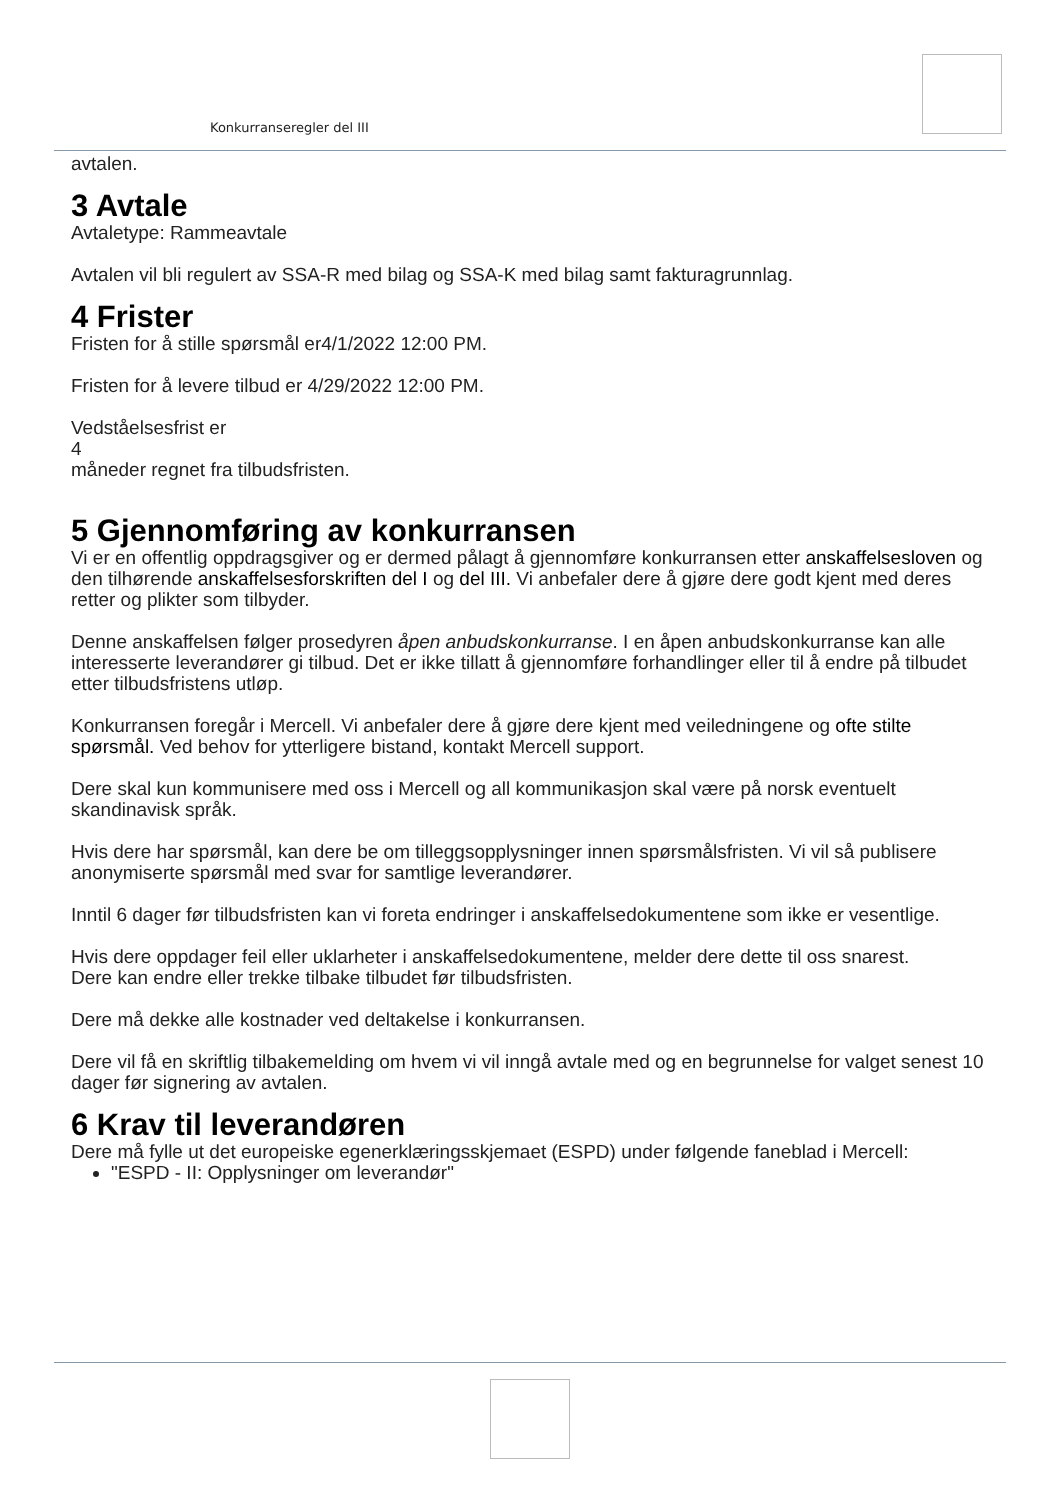Konkurranseregler del III
avtalen.
3 Avtale
Avtaletype: Rammeavtale
Avtalen vil bli regulert av SSA-R med bilag og SSA-K med bilag samt fakturagrunnlag.
4 Frister
Fristen for å stille spørsmål er4/1/2022 12:00 PM.
Fristen for å levere tilbud er 4/29/2022 12:00 PM.
Vedståelsesfrist er
4
måneder regnet fra tilbudsfristen.
5 Gjennomføring av konkurransen
Vi er en offentlig oppdragsgiver og er dermed pålagt å gjennomføre konkurransen etter anskaffelsesloven og den tilhørende anskaffelsesforskriften del I og del III. Vi anbefaler dere å gjøre dere godt kjent med deres retter og plikter som tilbyder.
Denne anskaffelsen følger prosedyren åpen anbudskonkurranse. I en åpen anbudskonkurranse kan alle interesserte leverandører gi tilbud. Det er ikke tillatt å gjennomføre forhandlinger eller til å endre på tilbudet etter tilbudsfristens utløp.
Konkurransen foregår i Mercell. Vi anbefaler dere å gjøre dere kjent med veiledningene og ofte stilte spørsmål. Ved behov for ytterligere bistand, kontakt Mercell support.
Dere skal kun kommunisere med oss i Mercell og all kommunikasjon skal være på norsk eventuelt skandinavisk språk.
Hvis dere har spørsmål, kan dere be om tilleggsopplysninger innen spørsmålsfristen. Vi vil så publisere anonymiserte spørsmål med svar for samtlige leverandører.
Inntil 6 dager før tilbudsfristen kan vi foreta endringer i anskaffelsedokumentene som ikke er vesentlige.
Hvis dere oppdager feil eller uklarheter i anskaffelsedokumentene, melder dere dette til oss snarest.
Dere kan endre eller trekke tilbake tilbudet før tilbudsfristen.
Dere må dekke alle kostnader ved deltakelse i konkurransen.
Dere vil få en skriftlig tilbakemelding om hvem vi vil inngå avtale med og en begrunnelse for valget senest 10 dager før signering av avtalen.
6 Krav til leverandøren
Dere må fylle ut det europeiske egenerklæringsskjemaet (ESPD) under følgende faneblad i Mercell:
"ESPD - II: Opplysninger om leverandør"